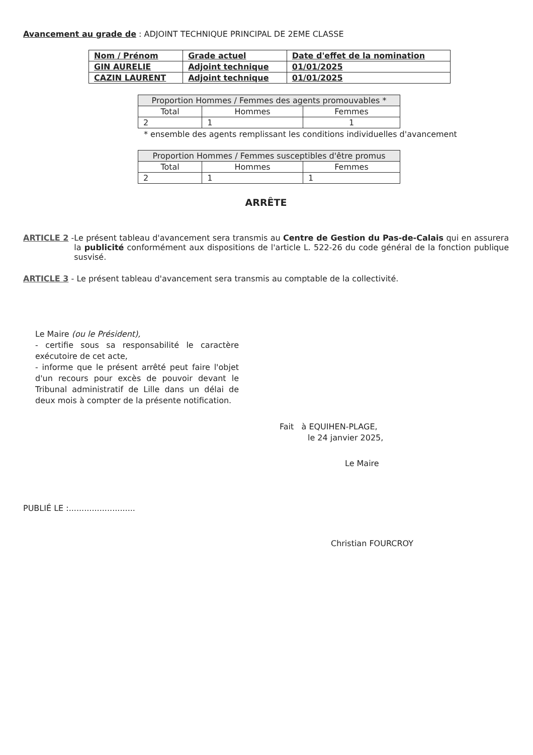Avancement au grade de : ADJOINT TECHNIQUE PRINCIPAL DE 2EME CLASSE
| Nom / Prénom | Grade actuel | Date d'effet de la nomination |
| GIN AURELIE | Adjoint technique | 01/01/2025 |
| CAZIN LAURENT | Adjoint technique | 01/01/2025 |
| Proportion Hommes / Femmes des agents promouvables * | | |
| --- | --- | --- |
| Total | Hommes | Femmes |
| 2 | 1 | 1 |
* ensemble des agents remplissant les conditions individuelles d'avancement
| Proportion Hommes / Femmes susceptibles d'être promus | | |
| --- | --- | --- |
| Total | Hommes | Femmes |
| 2 | 1 | 1 |
ARRÊTE
ARTICLE 2 - Le présent tableau d'avancement sera transmis au Centre de Gestion du Pas-de-Calais qui en assurera la publicité conformément aux dispositions de l'article L. 522-26 du code général de la fonction publique susvisé.
ARTICLE 3 - Le présent tableau d'avancement sera transmis au comptable de la collectivité.
Le Maire (ou le Président),
- certifie sous sa responsabilité le caractère exécutoire de cet acte,
- informe que le présent arrêté peut faire l'objet d'un recours pour excès de pouvoir devant le Tribunal administratif de Lille dans un délai de deux mois à compter de la présente notification.
Fait à EQUIHEN-PLAGE,
le 24 janvier 2025,
Le Maire
PUBLIÉ LE :..........................
Christian FOURCROY